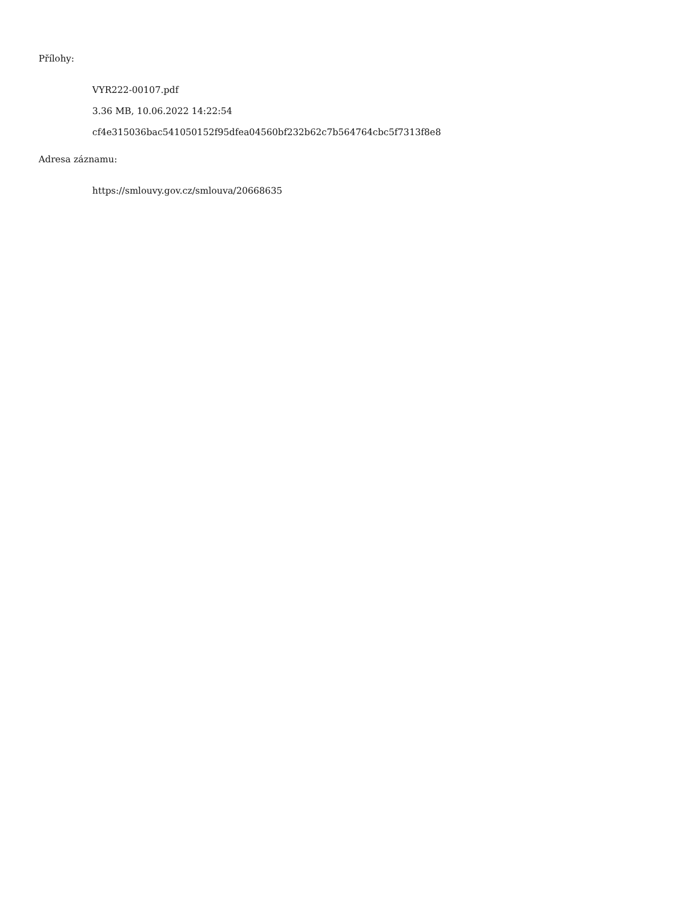Přílohy:
VYR222-00107.pdf
3.36 MB, 10.06.2022 14:22:54
cf4e315036bac541050152f95dfea04560bf232b62c7b564764cbc5f7313f8e8
Adresa záznamu:
https://smlouvy.gov.cz/smlouva/20668635